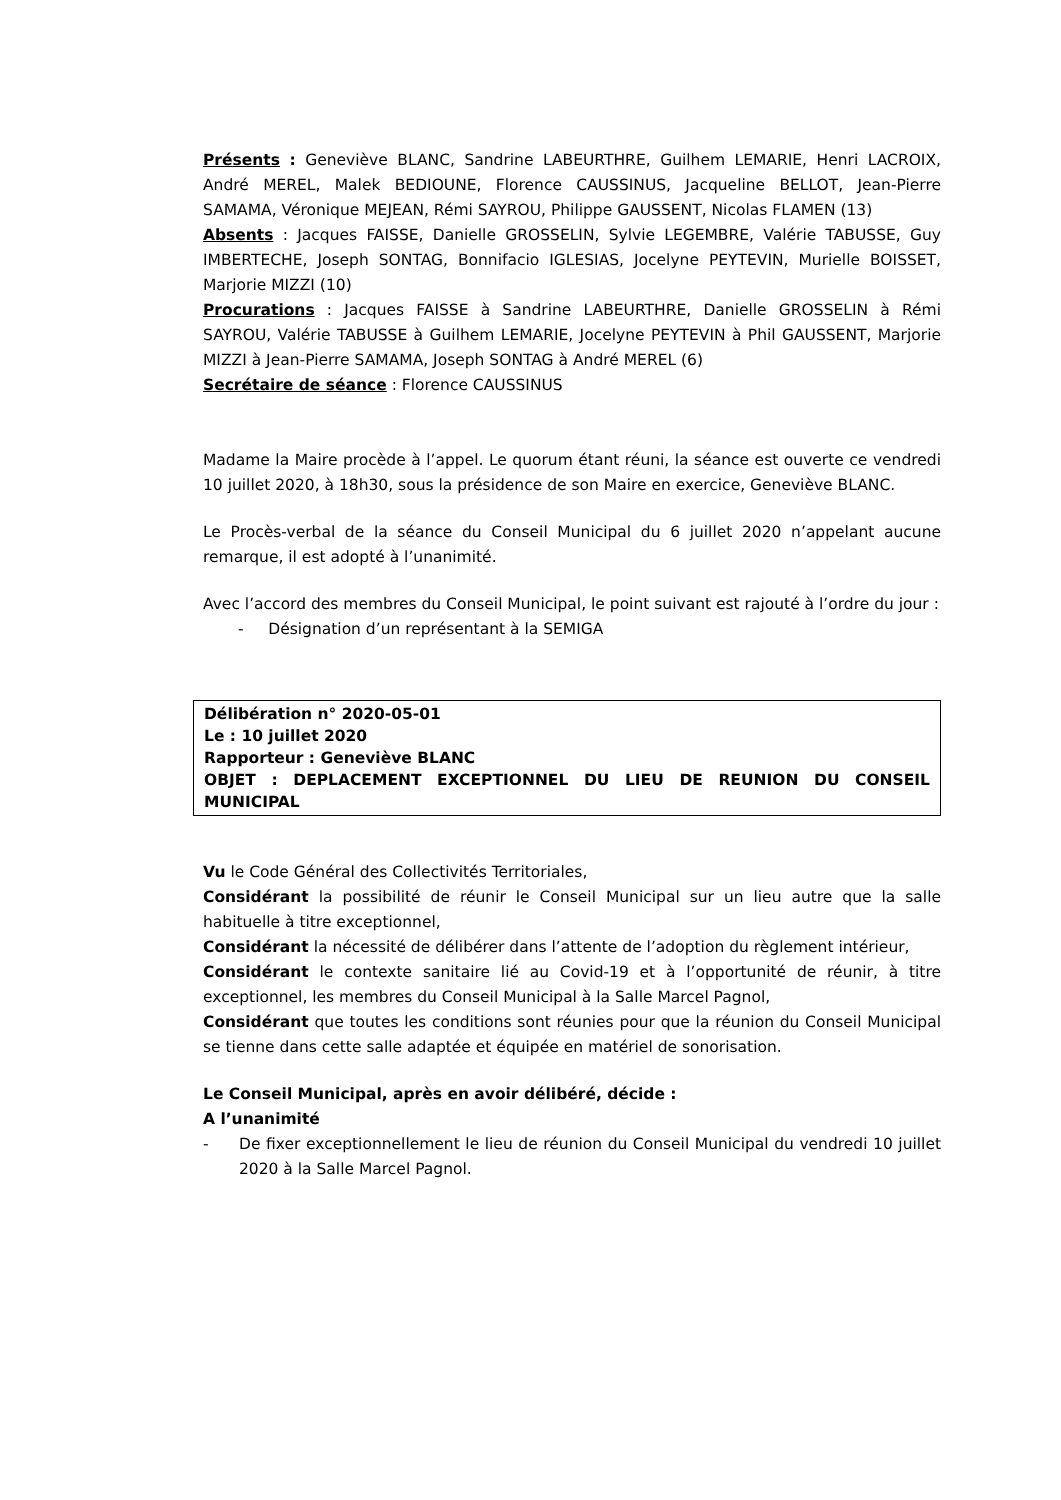Présents : Geneviève BLANC, Sandrine LABEURTHRE, Guilhem LEMARIE, Henri LACROIX, André MEREL, Malek BEDIOUNE, Florence CAUSSINUS, Jacqueline BELLOT, Jean-Pierre SAMAMA, Véronique MEJEAN, Rémi SAYROU, Philippe GAUSSENT, Nicolas FLAMEN (13)
Absents : Jacques FAISSE, Danielle GROSSELIN, Sylvie LEGEMBRE, Valérie TABUSSE, Guy IMBERTECHE, Joseph SONTAG, Bonnifacio IGLESIAS, Jocelyne PEYTEVIN, Murielle BOISSET, Marjorie MIZZI (10)
Procurations : Jacques FAISSE à Sandrine LABEURTHRE, Danielle GROSSELIN à Rémi SAYROU, Valérie TABUSSE à Guilhem LEMARIE, Jocelyne PEYTEVIN à Phil GAUSSENT, Marjorie MIZZI à Jean-Pierre SAMAMA, Joseph SONTAG à André MEREL (6)
Secrétaire de séance : Florence CAUSSINUS
Madame la Maire procède à l’appel. Le quorum étant réuni, la séance est ouverte ce vendredi 10 juillet 2020, à 18h30, sous la présidence de son Maire en exercice, Geneviève BLANC.
Le Procès-verbal de la séance du Conseil Municipal du 6 juillet 2020 n’appelant aucune remarque, il est adopté à l’unanimité.
Avec l’accord des membres du Conseil Municipal, le point suivant est rajouté à l’ordre du jour :
- Désignation d’un représentant à la SEMIGA
Délibération n° 2020-05-01
Le : 10 juillet 2020
Rapporteur : Geneviève BLANC
OBJET : DEPLACEMENT EXCEPTIONNEL DU LIEU DE REUNION DU CONSEIL MUNICIPAL
Vu le Code Général des Collectivités Territoriales,
Considérant la possibilité de réunir le Conseil Municipal sur un lieu autre que la salle habituelle à titre exceptionnel,
Considérant la nécessité de délibérer dans l’attente de l’adoption du règlement intérieur,
Considérant le contexte sanitaire lié au Covid-19 et à l’opportunité de réunir, à titre exceptionnel, les membres du Conseil Municipal à la Salle Marcel Pagnol,
Considérant que toutes les conditions sont réunies pour que la réunion du Conseil Municipal se tienne dans cette salle adaptée et équipée en matériel de sonorisation.
Le Conseil Municipal, après en avoir délibéré, décide :
A l’unanimité
- De fixer exceptionnellement le lieu de réunion du Conseil Municipal du vendredi 10 juillet 2020 à la Salle Marcel Pagnol.